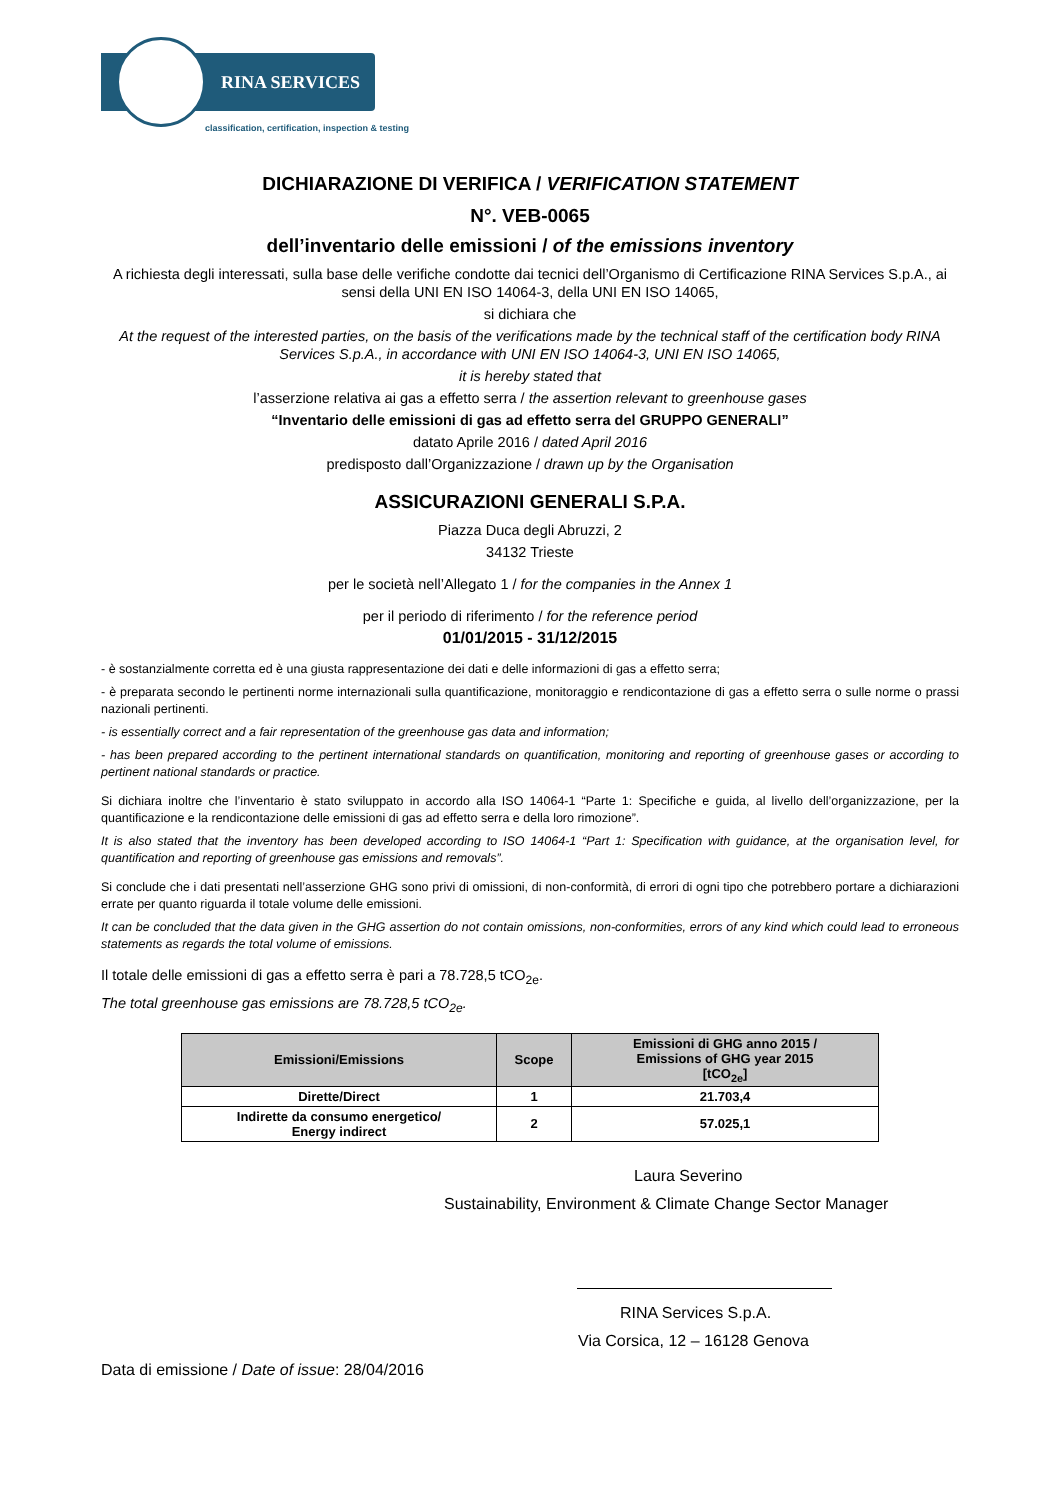RINA SERVICES
classification, certification, inspection & testing
DICHIARAZIONE DI VERIFICA / VERIFICATION STATEMENT
N°. VEB-0065
dell’inventario delle emissioni / of the emissions inventory
A richiesta degli interessati, sulla base delle verifiche condotte dai tecnici dell’Organismo di Certificazione RINA Services S.p.A., ai sensi della UNI EN ISO 14064-3, della UNI EN ISO 14065,
si dichiara che
At the request of the interested parties, on the basis of the verifications made by the technical staff of the certification body RINA Services S.p.A., in accordance with UNI EN ISO 14064-3, UNI EN ISO 14065,
it is hereby stated that
l’asserzione relativa ai gas a effetto serra / the assertion relevant to greenhouse gases
“Inventario delle emissioni di gas ad effetto serra del GRUPPO GENERALI”
datato Aprile 2016 / dated April 2016
predisposto dall’Organizzazione / drawn up by the Organisation
ASSICURAZIONI GENERALI S.P.A.
Piazza Duca degli Abruzzi, 2
34132 Trieste
per le società nell’Allegato 1 / for the companies in the Annex 1
per il periodo di riferimento / for the reference period
01/01/2015 - 31/12/2015
- è sostanzialmente corretta ed è una giusta rappresentazione dei dati e delle informazioni di gas a effetto serra;
- è preparata secondo le pertinenti norme internazionali sulla quantificazione, monitoraggio e rendicontazione di gas a effetto serra o sulle norme o prassi nazionali pertinenti.
- is essentially correct and a fair representation of the greenhouse gas data and information;
- has been prepared according to the pertinent international standards on quantification, monitoring and reporting of greenhouse gases or according to pertinent national standards or practice.
Si dichiara inoltre che l’inventario è stato sviluppato in accordo alla ISO 14064-1 “Parte 1: Specifiche e guida, al livello dell’organizzazione, per la quantificazione e la rendicontazione delle emissioni di gas ad effetto serra e della loro rimozione”.
It is also stated that the inventory has been developed according to ISO 14064-1 “Part 1: Specification with guidance, at the organisation level, for quantification and reporting of greenhouse gas emissions and removals”.
Si conclude che i dati presentati nell’asserzione GHG sono privi di omissioni, di non-conformità, di errori di ogni tipo che potrebbero portare a dichiarazioni errate per quanto riguarda il totale volume delle emissioni.
It can be concluded that the data given in the GHG assertion do not contain omissions, non-conformities, errors of any kind which could lead to erroneous statements as regards the total volume of emissions.
Il totale delle emissioni di gas a effetto serra è pari a 78.728,5 tCO<sub>2e</sub>.
The total greenhouse gas emissions are 78.728,5 tCO<sub>2e</sub>.
| Emissioni/Emissions | Scope | Emissioni di GHG anno 2015 / Emissions of GHG year 2015 [tCO<sub>2e</sub>] |
| --- | --- | --- |
| Dirette/Direct | 1 | 21.703,4 |
| Indirette da consumo energetico/ Energy indirect | 2 | 57.025,1 |
Laura Severino
Sustainability, Environment & Climate Change Sector Manager
RINA Services S.p.A.
Via Corsica, 12 – 16128 Genova
Data di emissione / Date of issue: 28/04/2016